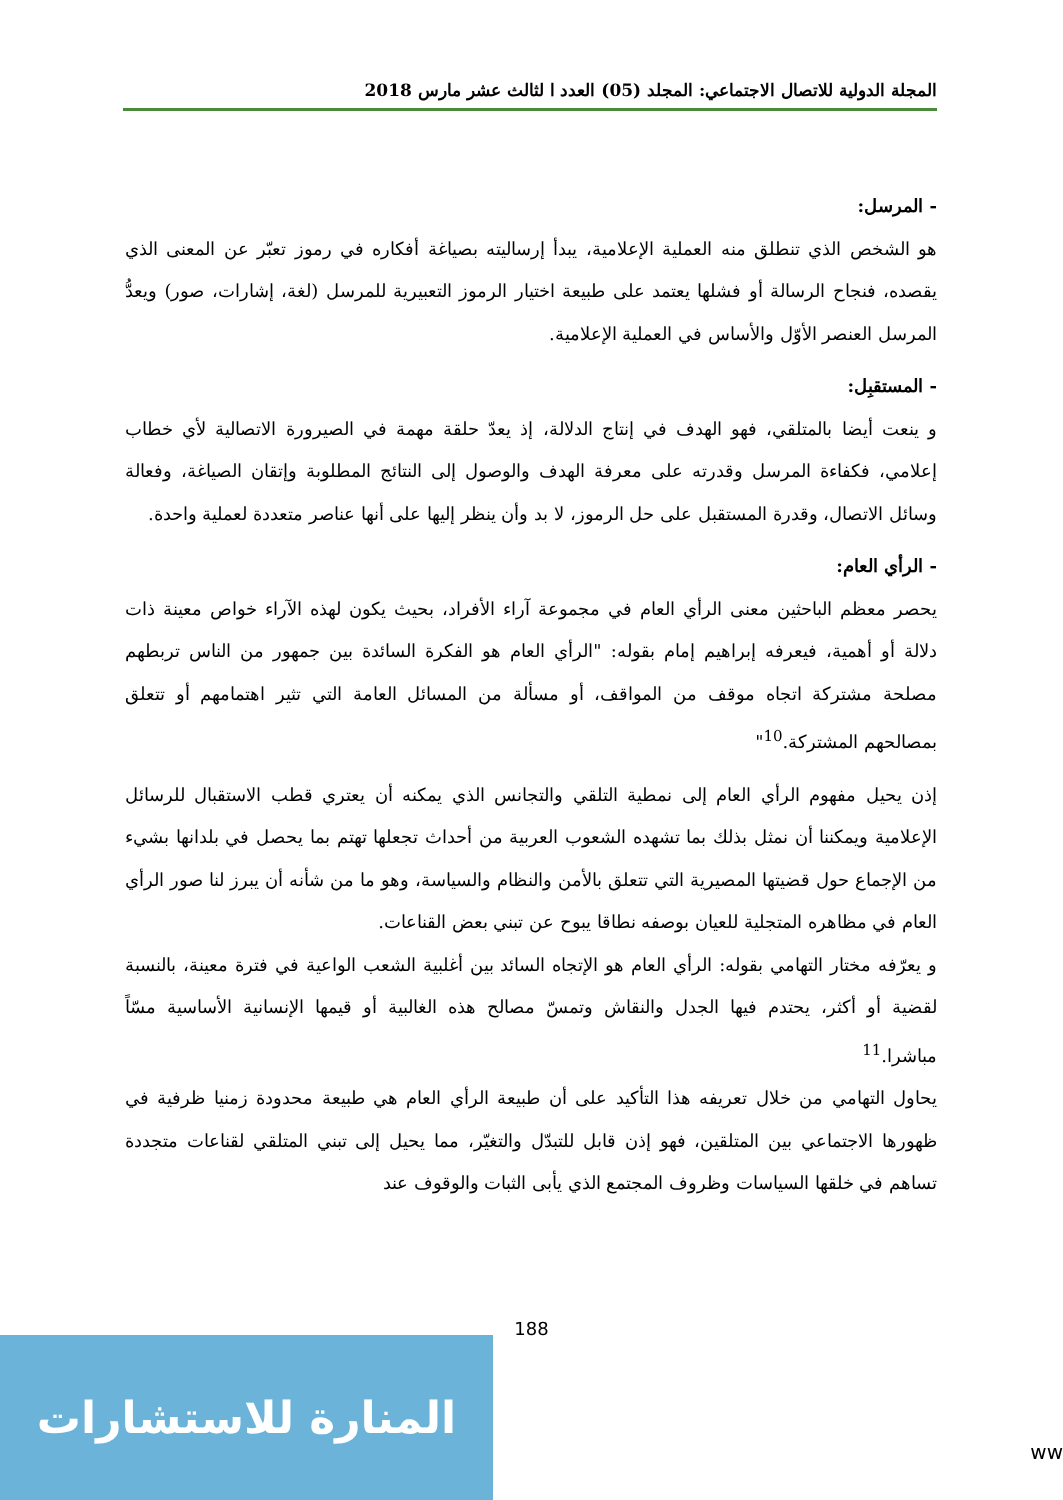المجلة الدولية للاتصال الاجتماعي: المجلد (05) العدد ا لثالث عشر مارس 2018
- المرسل:
هو الشخص الذي تنطلق منه العملية الإعلامية، يبدأ إرساليته بصياغة أفكاره في رموز تعبّر عن المعنى الذي يقصده، فنجاح الرسالة أو فشلها يعتمد على طبيعة اختيار الرموز التعبيرية للمرسل (لغة، إشارات، صور) ويعدُّ المرسل العنصر الأوّل والأساس في العملية الإعلامية.
- المستقبِل:
و ينعت أيضا بالمتلقي، فهو الهدف في إنتاج الدلالة، إذ يعدّ حلقة مهمة في الصيرورة الاتصالية لأي خطاب إعلامي، فكفاءة المرسل وقدرته على معرفة الهدف والوصول إلى النتائج المطلوبة وإتقان الصياغة، وفعالة وسائل الاتصال، وقدرة المستقبل على حل الرموز، لا بد وأن ينظر إليها على أنها عناصر متعددة لعملية واحدة.
- الرأي العام:
يحصر معظم الباحثين معنى الرأي العام في مجموعة آراء الأفراد، بحيث يكون لهذه الآراء خواص معينة ذات دلالة أو أهمية، فيعرفه إبراهيم إمام بقوله: "الرأي العام هو الفكرة السائدة بين جمهور من الناس تربطهم مصلحة مشتركة اتجاه موقف من المواقف، أو مسألة من المسائل العامة التي تثير اهتمامهم أو تتعلق بمصالحهم المشتركة.<sup>10</sup>"
إذن يحيل مفهوم الرأي العام إلى نمطية التلقي والتجانس الذي يمكنه أن يعتري قطب الاستقبال للرسائل الإعلامية ويمكننا أن نمثل بذلك بما تشهده الشعوب العربية من أحداث تجعلها تهتم بما يحصل في بلدانها بشيء من الإجماع حول قضيتها المصيرية التي تتعلق بالأمن والنظام والسياسة، وهو ما من شأنه أن يبرز لنا صور الرأي العام في مظاهره المتجلية للعيان بوصفه نطاقا يبوح عن تبني بعض القناعات.
و يعرّفه مختار التهامي بقوله: الرأي العام هو الإتجاه السائد بين أغلبية الشعب الواعية في فترة معينة، بالنسبة لقضية أو أكثر، يحتدم فيها الجدل والنقاش وتمسّ مصالح هذه الغالبية أو قيمها الإنسانية الأساسية مسّاً مباشرا.<sup>11</sup>
يحاول التهامي من خلال تعريفه هذا التأكيد على أن طبيعة الرأي العام هي طبيعة محدودة زمنيا ظرفية في ظهورها الاجتماعي بين المتلقين، فهو إذن قابل للتبدّل والتغيّر، مما يحيل إلى تبني المتلقي لقناعات متجددة تساهم في خلقها السياسات وظروف المجتمع الذي يأبى الثبات والوقوف عند
188
المنارة للاستشارات
ww